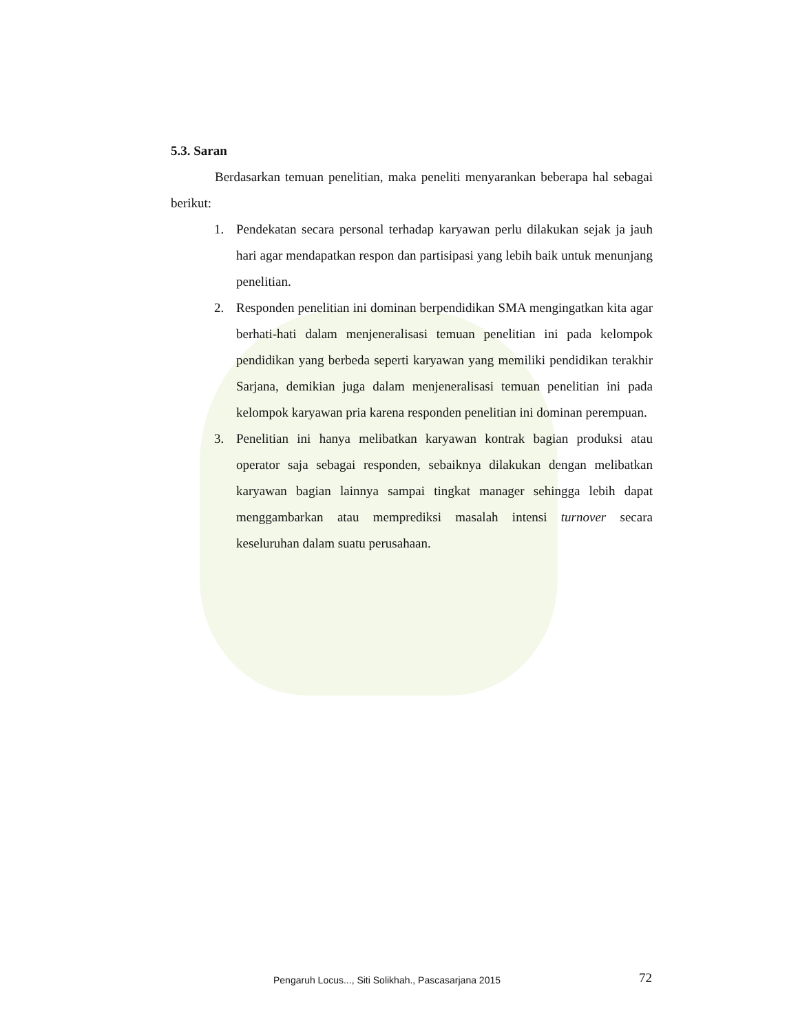5.3. Saran
Berdasarkan temuan penelitian, maka peneliti menyarankan beberapa hal sebagai berikut:
1. Pendekatan secara personal terhadap karyawan perlu dilakukan sejak ja jauh hari agar mendapatkan respon dan partisipasi yang lebih baik untuk menunjang penelitian.
2. Responden penelitian ini dominan berpendidikan SMA mengingatkan kita agar berhati-hati dalam menjeneralisasi temuan penelitian ini pada kelompok pendidikan yang berbeda seperti karyawan yang memiliki pendidikan terakhir Sarjana, demikian juga dalam menjeneralisasi temuan penelitian ini pada kelompok karyawan pria karena responden penelitian ini dominan perempuan.
3. Penelitian ini hanya melibatkan karyawan kontrak bagian produksi atau operator saja sebagai responden, sebaiknya dilakukan dengan melibatkan karyawan bagian lainnya sampai tingkat manager sehingga lebih dapat menggambarkan atau memprediksi masalah intensi turnover secara keseluruhan dalam suatu perusahaan.
Pengaruh Locus..., Siti Solikhah., Pascasarjana 2015 72